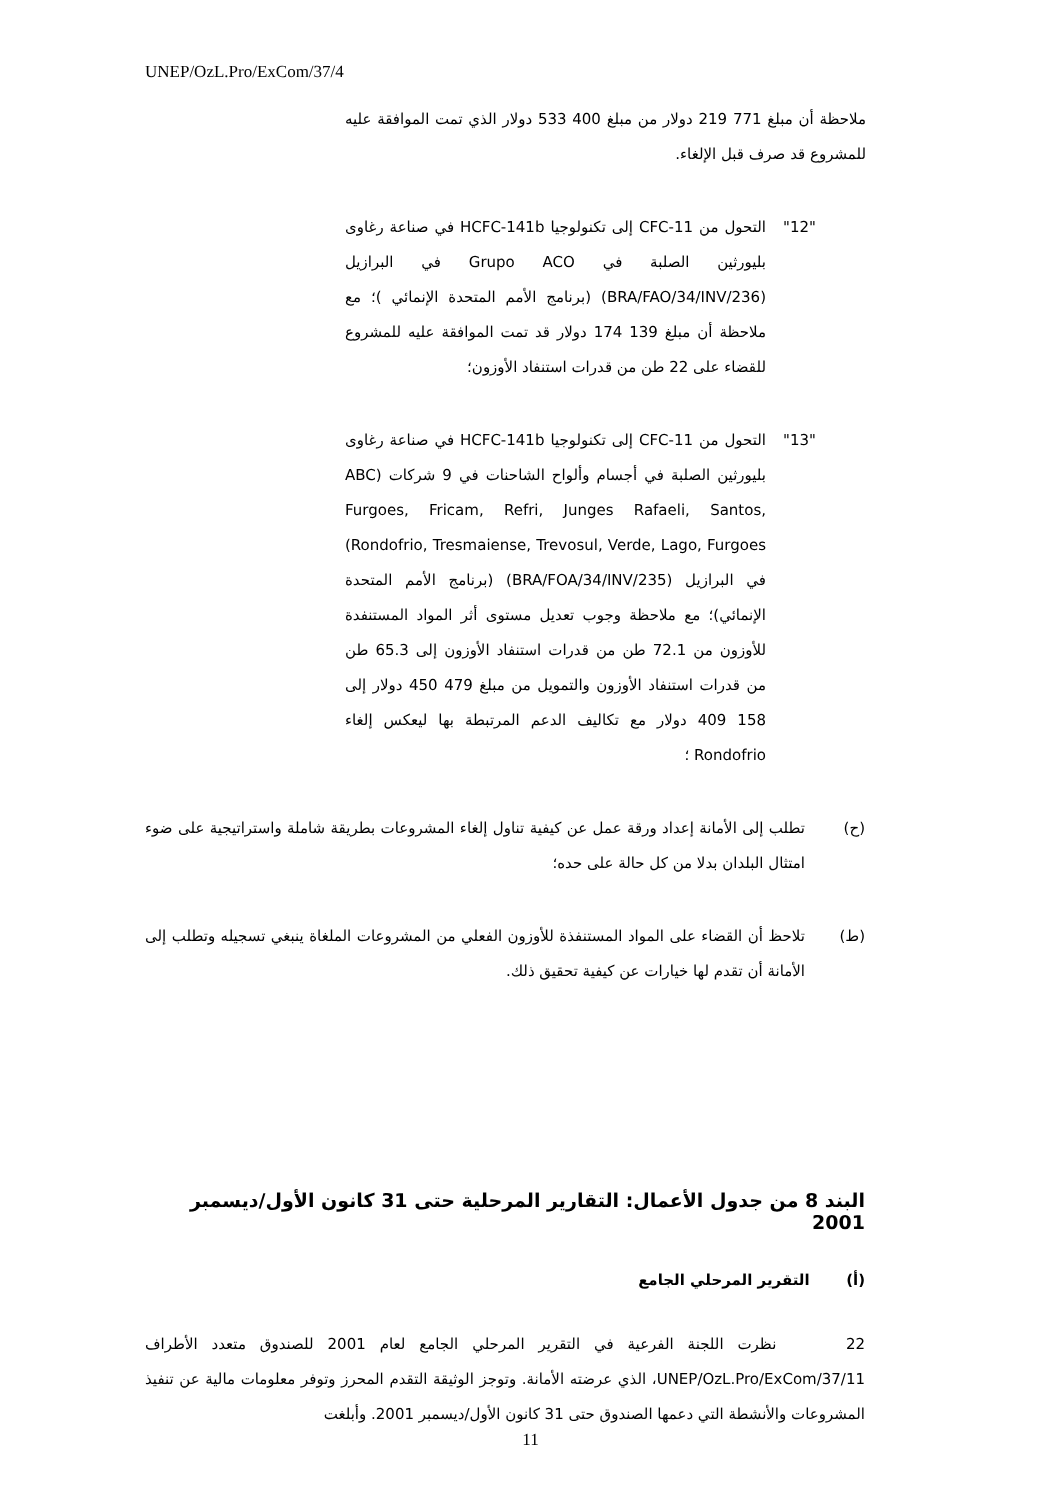UNEP/OzL.Pro/ExCom/37/4
ملاحظة أن مبلغ 771 219 دولار من مبلغ 400 533 دولار الذي تمت الموافقة عليه للمشروع قد صرف قبل الإلغاء.
"12" التحول من CFC-11 إلى تكنولوجيا HCFC-141b في صناعة رغاوى بليورثين الصلبة في Grupo ACO في البرازيل (BRA/FAO/34/INV/236) (برنامج الأمم المتحدة الإنمائي )؛ مع ملاحظة أن مبلغ 139 174 دولار قد تمت الموافقة عليه للمشروع للقضاء على 22 طن من قدرات استنفاد الأوزون؛
"13" التحول من CFC-11 إلى تكنولوجيا HCFC-141b في صناعة رغاوى بليورثين الصلبة في أجسام وألواح الشاحنات في 9 شركات (ABC Furgoes, Fricam, Refri, Junges Rafaeli, Santos, Rondofrio, Tresmaiense, Trevosul, Verde, Lago, Furgoes) في البرازيل (BRA/FOA/34/INV/235) (برنامج الأمم المتحدة الإنمائي)؛ مع ملاحظة وجوب تعديل مستوى أثر المواد المستنفدة للأوزون من 72.1 طن من قدرات استنفاد الأوزون إلى 65.3 طن من قدرات استنفاد الأوزون والتمويل من مبلغ 479 450 دولار إلى 158 409 دولار مع تكاليف الدعم المرتبطة بها ليعكس إلغاء Rondofrio ؛
(ح) تطلب إلى الأمانة إعداد ورقة عمل عن كيفية تناول إلغاء المشروعات بطريقة شاملة واستراتيجية على ضوء امتثال البلدان بدلا من كل حالة على حده؛
(ط) تلاحظ أن القضاء على المواد المستنفذة للأوزون الفعلي من المشروعات الملغاة ينبغي تسجيله وتطلب إلى الأمانة أن تقدم لها خيارات عن كيفية تحقيق ذلك.
البند 8 من جدول الأعمال: التقارير المرحلية حتى 31 كانون الأول/ديسمبر 2001
(أ) التقرير المرحلي الجامع
22 نظرت اللجنة الفرعية في التقرير المرحلي الجامع لعام 2001 للصندوق متعدد الأطراف UNEP/OzL.Pro/ExCom/37/11، الذي عرضته الأمانة. وتوجز الوثيقة التقدم المحرز وتوفر معلومات مالية عن تنفيذ المشروعات والأنشطة التي دعمها الصندوق حتى 31 كانون الأول/ديسمبر 2001. وأبلغت
11